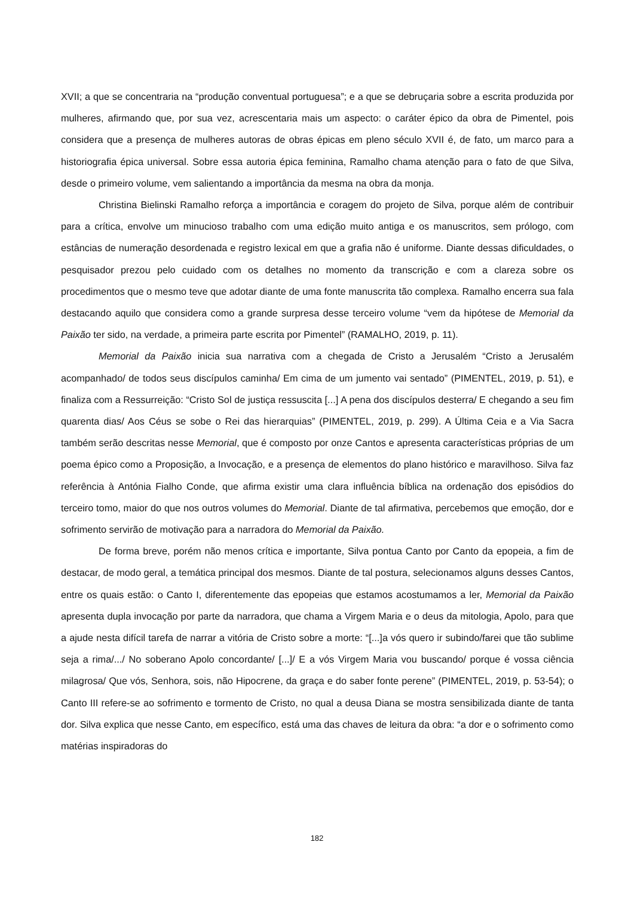XVII; a que se concentraria na “produção conventual portuguesa”; e a que se debruçaria sobre a escrita produzida por mulheres, afirmando que, por sua vez, acrescentaria mais um aspecto: o caráter épico da obra de Pimentel, pois considera que a presença de mulheres autoras de obras épicas em pleno século XVII é, de fato, um marco para a historiografia épica universal. Sobre essa autoria épica feminina, Ramalho chama atenção para o fato de que Silva, desde o primeiro volume, vem salientando a importância da mesma na obra da monja.
Christina Bielinski Ramalho reforça a importância e coragem do projeto de Silva, porque além de contribuir para a crítica, envolve um minucioso trabalho com uma edição muito antiga e os manuscritos, sem prólogo, com estâncias de numeração desordenada e registro lexical em que a grafia não é uniforme. Diante dessas dificuldades, o pesquisador prezou pelo cuidado com os detalhes no momento da transcrição e com a clareza sobre os procedimentos que o mesmo teve que adotar diante de uma fonte manuscrita tão complexa. Ramalho encerra sua fala destacando aquilo que considera como a grande surpresa desse terceiro volume “vem da hipótese de Memorial da Paixão ter sido, na verdade, a primeira parte escrita por Pimentel” (RAMALHO, 2019, p. 11).
Memorial da Paixão inicia sua narrativa com a chegada de Cristo a Jerusalém “Cristo a Jerusalém acompanhado/ de todos seus discípulos caminha/ Em cima de um jumento vai sentado” (PIMENTEL, 2019, p. 51), e finaliza com a Ressurreição: “Cristo Sol de justiça ressuscita [...] A pena dos discípulos desterra/ E chegando a seu fim quarenta dias/ Aos Céus se sobe o Rei das hierarquias” (PIMENTEL, 2019, p. 299). A Última Ceia e a Via Sacra também serão descritas nesse Memorial, que é composto por onze Cantos e apresenta características próprias de um poema épico como a Proposição, a Invocação, e a presença de elementos do plano histórico e maravilhoso. Silva faz referência à Antónia Fialho Conde, que afirma existir uma clara influência bíblica na ordenação dos episódios do terceiro tomo, maior do que nos outros volumes do Memorial. Diante de tal afirmativa, percebemos que emoção, dor e sofrimento servirão de motivação para a narradora do Memorial da Paixão.
De forma breve, porém não menos crítica e importante, Silva pontua Canto por Canto da epopeia, a fim de destacar, de modo geral, a temática principal dos mesmos. Diante de tal postura, selecionamos alguns desses Cantos, entre os quais estão: o Canto I, diferentemente das epopeias que estamos acostumamos a ler, Memorial da Paixão apresenta dupla invocação por parte da narradora, que chama a Virgem Maria e o deus da mitologia, Apolo, para que a ajude nesta difícil tarefa de narrar a vitória de Cristo sobre a morte: “[...]a vós quero ir subindo/farei que tão sublime seja a rima/.../ No soberano Apolo concordante/ [...]/ E a vós Virgem Maria vou buscando/ porque é vossa ciência milagrosa/ Que vós, Senhora, sois, não Hipocrene, da graça e do saber fonte perene” (PIMENTEL, 2019, p. 53-54); o Canto III refere-se ao sofrimento e tormento de Cristo, no qual a deusa Diana se mostra sensibilizada diante de tanta dor. Silva explica que nesse Canto, em específico, está uma das chaves de leitura da obra: “a dor e o sofrimento como matérias inspiradoras do
182